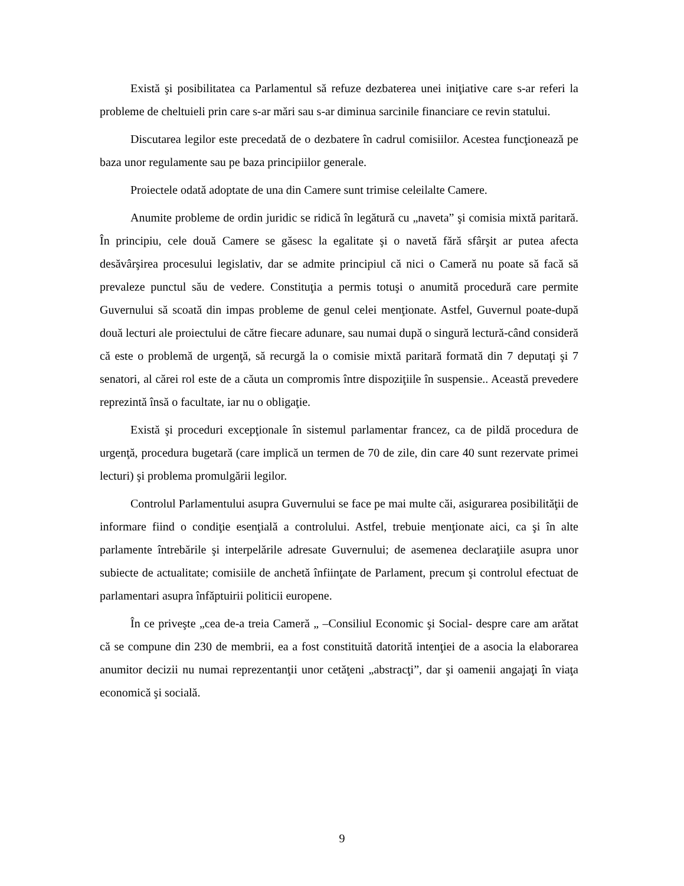Există şi posibilitatea ca Parlamentul să refuze dezbaterea unei iniţiative care s-ar referi la probleme de cheltuieli prin care s-ar mări sau s-ar diminua sarcinile financiare ce revin statului.
Discutarea legilor este precedată de o dezbatere în cadrul comisiilor. Acestea funcţionează pe baza unor regulamente sau pe baza principiilor generale.
Proiectele odată adoptate de una din Camere sunt trimise celeilalte Camere.
Anumite probleme de ordin juridic se ridică în legătură cu „naveta” şi comisia mixtă paritară. În principiu, cele două Camere se găsesc la egalitate şi o navetă fără sfârşit ar putea afecta desăvârşirea procesului legislativ, dar se admite principiul că nici o Cameră nu poate să facă să prevaleze punctul său de vedere. Constituţia a permis totuşi o anumită procedură care permite Guvernului să scoată din impas probleme de genul celei menţionate. Astfel, Guvernul poate-după două lecturi ale proiectului de către fiecare adunare, sau numai după o singură lectură-când consideră că este o problemă de urgenţă, să recurgă la o comisie mixtă paritară formată din 7 deputaţi şi 7 senatori, al cărei rol este de a căuta un compromis între dispoziţiile în suspensie.. Această prevedere reprezintă însă o facultate, iar nu o obligaţie.
Există şi proceduri excepţionale în sistemul parlamentar francez, ca de pildă procedura de urgenţă, procedura bugetară (care implică un termen de 70 de zile, din care 40 sunt rezervate primei lecturi) şi problema promulgării legilor.
Controlul Parlamentului asupra Guvernului se face pe mai multe căi, asigurarea posibilităţii de informare fiind o condiţie esenţială a controlului. Astfel, trebuie menţionate aici, ca şi în alte parlamente întrebările şi interpelările adresate Guvernului; de asemenea declaraţiile asupra unor subiecte de actualitate; comisiile de anchetă înfiinţate de Parlament, precum şi controlul efectuat de parlamentari asupra înfăptuirii politicii europene.
În ce priveşte „cea de-a treia Cameră „ –Consiliul Economic şi Social- despre care am arătat că se compune din 230 de membrii, ea a fost constituită datorită intenţiei de a asocia la elaborarea anumitor decizii nu numai reprezentanţii unor cetăţeni „abstracţi”, dar şi oamenii angajaţi în viaţa economică şi socială.
9